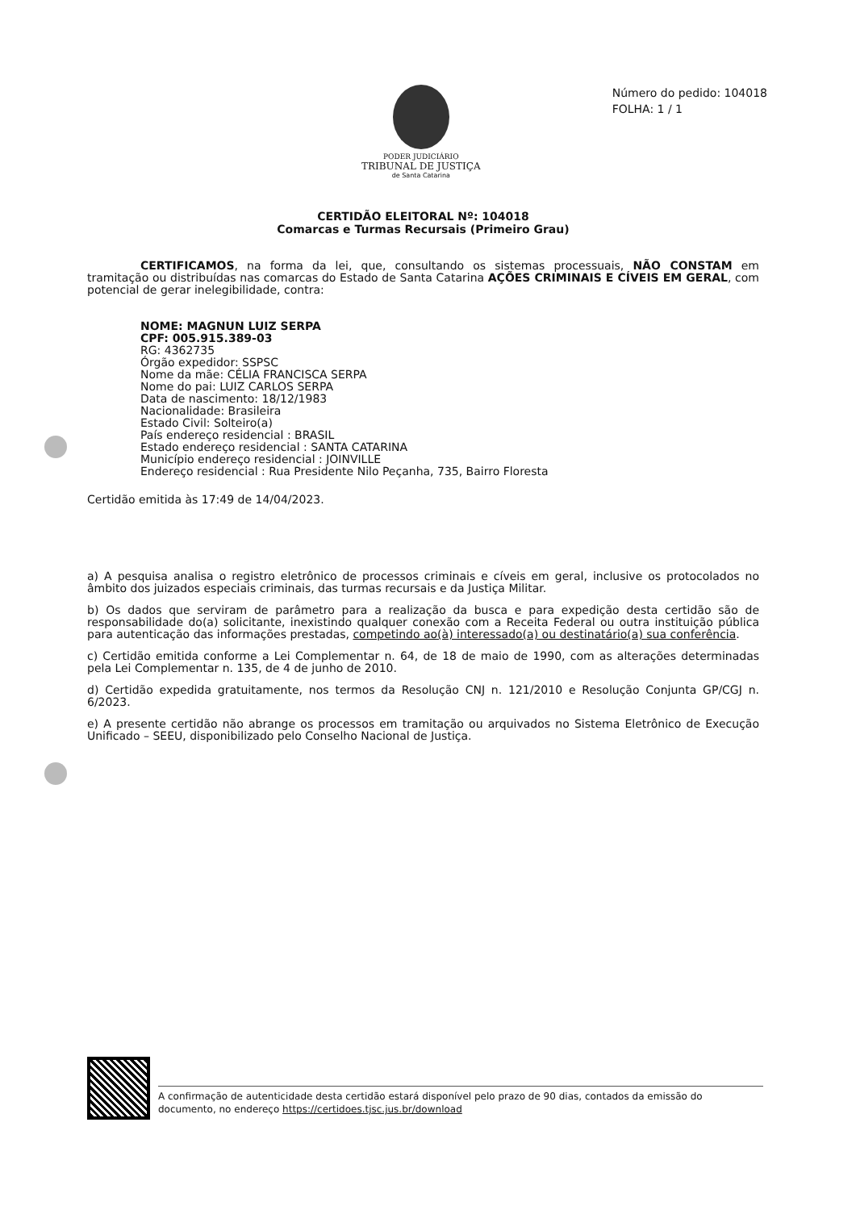PODER JUDICIÁRIO
TRIBUNAL DE JUSTIÇA
de Santa Catarina
Número do pedido: 104018
FOLHA: 1 / 1
CERTIDÃO ELEITORAL Nº: 104018
Comarcas e Turmas Recursais (Primeiro Grau)
CERTIFICAMOS, na forma da lei, que, consultando os sistemas processuais, NÃO CONSTAM em tramitação ou distribuídas nas comarcas do Estado de Santa Catarina AÇÕES CRIMINAIS E CÍVEIS EM GERAL, com potencial de gerar inelegibilidade, contra:
NOME: MAGNUN LUIZ SERPA
CPF: 005.915.389-03
RG: 4362735
Órgão expedidor: SSPSC
Nome da mãe: CÉLIA FRANCISCA SERPA
Nome do pai: LUIZ CARLOS SERPA
Data de nascimento: 18/12/1983
Nacionalidade: Brasileira
Estado Civil: Solteiro(a)
País endereço residencial : BRASIL
Estado endereço residencial : SANTA CATARINA
Município endereço residencial : JOINVILLE
Endereço residencial : Rua Presidente Nilo Peçanha, 735, Bairro Floresta
Certidão emitida às 17:49 de 14/04/2023.
a) A pesquisa analisa o registro eletrônico de processos criminais e cíveis em geral, inclusive os protocolados no âmbito dos juizados especiais criminais, das turmas recursais e da Justiça Militar.
b) Os dados que serviram de parâmetro para a realização da busca e para expedição desta certidão são de responsabilidade do(a) solicitante, inexistindo qualquer conexão com a Receita Federal ou outra instituição pública para autenticação das informações prestadas, competindo ao(à) interessado(a) ou destinatário(a) sua conferência.
c) Certidão emitida conforme a Lei Complementar n. 64, de 18 de maio de 1990, com as alterações determinadas pela Lei Complementar n. 135, de 4 de junho de 2010.
d) Certidão expedida gratuitamente, nos termos da Resolução CNJ n. 121/2010 e Resolução Conjunta GP/CGJ n. 6/2023.
e) A presente certidão não abrange os processos em tramitação ou arquivados no Sistema Eletrônico de Execução Unificado – SEEU, disponibilizado pelo Conselho Nacional de Justiça.
A confirmação de autenticidade desta certidão estará disponível pelo prazo de 90 dias, contados da emissão do documento, no endereço https://certidoes.tjsc.jus.br/download